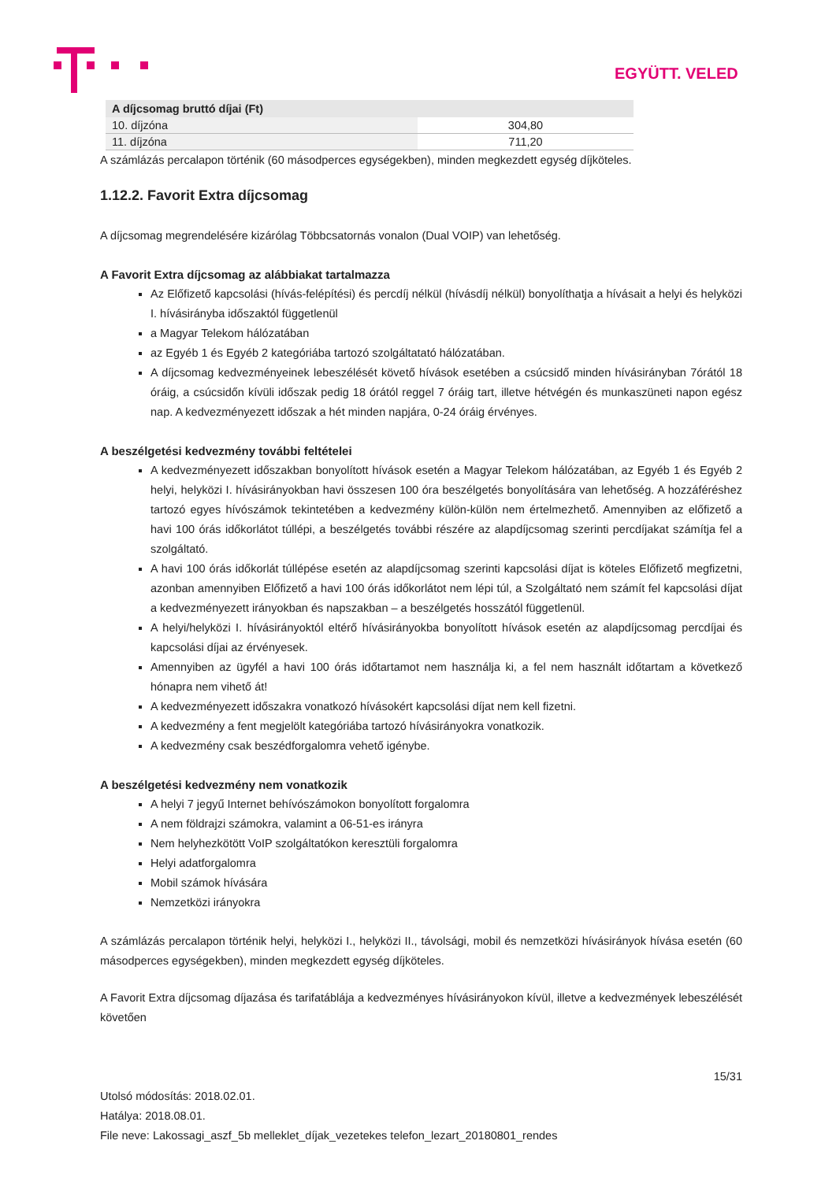EGYÜTT. VELED
| A díjcsomag bruttó díjai (Ft) | |
| --- | --- |
| 10. díjzóna | 304,80 |
| 11. díjzóna | 711,20 |
A számlázás percalapon történik (60 másodperces egységekben), minden megkezdett egység díjköteles.
1.12.2. Favorit Extra díjcsomag
A díjcsomag megrendelésére kizárólag Többcsatornás vonalon (Dual VOIP) van lehetőség.
A Favorit Extra díjcsomag az alábbiakat tartalmazza
Az Előfizető kapcsolási (hívás-felépítési) és percdíj nélkül (hívásdíj nélkül) bonyolíthatja a hívásait a helyi és helyközi I. hívásirányba időszaktól függetlenül
a Magyar Telekom hálózatában
az Egyéb 1 és Egyéb 2 kategóriába tartozó szolgáltatató hálózatában.
A díjcsomag kedvezményeinek lebeszélését követő hívások esetében a csúcsidő minden hívásirányban 7órától 18 óráig, a csúcsidőn kívüli időszak pedig 18 órától reggel 7 óráig tart, illetve hétvégén és munkaszüneti napon egész nap. A kedvezményezett időszak a hét minden napjára, 0-24 óráig érvényes.
A beszélgetési kedvezmény további feltételei
A kedvezményezett időszakban bonyolított hívások esetén a Magyar Telekom hálózatában, az Egyéb 1 és Egyéb 2 helyi, helyközi I. hívásirányokban havi összesen 100 óra beszélgetés bonyolítására van lehetőség. A hozzáféréshez tartozó egyes hívószámok tekintetében a kedvezmény külön-külön nem értelmezhető. Amennyiben az előfizető a havi 100 órás időkorlátot túllépi, a beszélgetés további részére az alapdíjcsomag szerinti percdíjakat számítja fel a szolgáltató.
A havi 100 órás időkorlát túllépése esetén az alapdíjcsomag szerinti kapcsolási díjat is köteles Előfizető megfizetni, azonban amennyiben Előfizető a havi 100 órás időkorlátot nem lépi túl, a Szolgáltató nem számít fel kapcsolási díjat a kedvezményezett irányokban és napszakban – a beszélgetés hosszától függetlenül.
A helyi/helyközi I. hívásirányoktól eltérő hívásirányokba bonyolított hívások esetén az alapdíjcsomag percdíjai és kapcsolási díjai az érvényesek.
Amennyiben az ügyfél a havi 100 órás időtartamot nem használja ki, a fel nem használt időtartam a következő hónapra nem vihető át!
A kedvezményezett időszakra vonatkozó hívásokért kapcsolási díjat nem kell fizetni.
A kedvezmény a fent megjelölt kategóriába tartozó hívásirányokra vonatkozik.
A kedvezmény csak beszédforgalomra vehető igénybe.
A beszélgetési kedvezmény nem vonatkozik
A helyi 7 jegyű Internet behívószámokon bonyolított forgalomra
A nem földrajzi számokra, valamint a 06-51-es irányra
Nem helyhezkötött VoIP szolgáltatókon keresztüli forgalomra
Helyi adatforgalomra
Mobil számok hívására
Nemzetközi irányokra
A számlázás percalapon történik helyi, helyközi I., helyközi II., távolsági, mobil és nemzetközi hívásirányok hívása esetén (60 másodperces egységekben), minden megkezdett egység díjköteles.
A Favorit Extra díjcsomag díjazása és tarifatáblája a kedvezményes hívásirányokon kívül, illetve a kedvezmények lebeszélését követően
15/31
Utolsó módosítás: 2018.02.01.
Hatálya: 2018.08.01.
File neve: Lakossagi_aszf_5b melleklet_díjak_vezetekes telefon_lezart_20180801_rendes